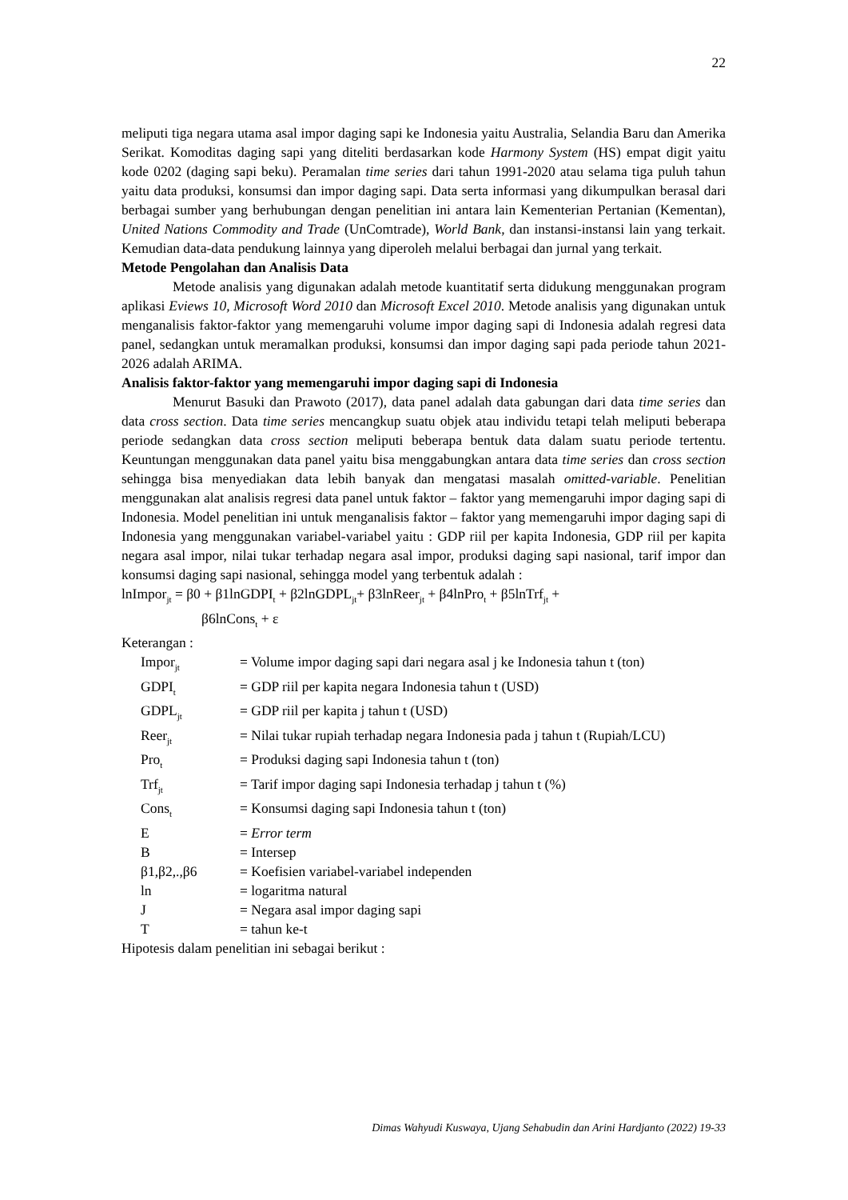22
meliputi tiga negara utama asal impor daging sapi ke Indonesia yaitu Australia, Selandia Baru dan Amerika Serikat. Komoditas daging sapi yang diteliti berdasarkan kode Harmony System (HS) empat digit yaitu kode 0202 (daging sapi beku). Peramalan time series dari tahun 1991-2020 atau selama tiga puluh tahun yaitu data produksi, konsumsi dan impor daging sapi. Data serta informasi yang dikumpulkan berasal dari berbagai sumber yang berhubungan dengan penelitian ini antara lain Kementerian Pertanian (Kementan), United Nations Commodity and Trade (UnComtrade), World Bank, dan instansi-instansi lain yang terkait. Kemudian data-data pendukung lainnya yang diperoleh melalui berbagai dan jurnal yang terkait.
Metode Pengolahan dan Analisis Data
Metode analisis yang digunakan adalah metode kuantitatif serta didukung menggunakan program aplikasi Eviews 10, Microsoft Word 2010 dan Microsoft Excel 2010. Metode analisis yang digunakan untuk menganalisis faktor-faktor yang memengaruhi volume impor daging sapi di Indonesia adalah regresi data panel, sedangkan untuk meramalkan produksi, konsumsi dan impor daging sapi pada periode tahun 2021-2026 adalah ARIMA.
Analisis faktor-faktor yang memengaruhi impor daging sapi di Indonesia
Menurut Basuki dan Prawoto (2017), data panel adalah data gabungan dari data time series dan data cross section. Data time series mencangkup suatu objek atau individu tetapi telah meliputi beberapa periode sedangkan data cross section meliputi beberapa bentuk data dalam suatu periode tertentu. Keuntungan menggunakan data panel yaitu bisa menggabungkan antara data time series dan cross section sehingga bisa menyediakan data lebih banyak dan mengatasi masalah omitted-variable. Penelitian menggunakan alat analisis regresi data panel untuk faktor – faktor yang memengaruhi impor daging sapi di Indonesia. Model penelitian ini untuk menganalisis faktor – faktor yang memengaruhi impor daging sapi di Indonesia yang menggunakan variabel-variabel yaitu : GDP riil per kapita Indonesia, GDP riil per kapita negara asal impor, nilai tukar terhadap negara asal impor, produksi daging sapi nasional, tarif impor dan konsumsi daging sapi nasional, sehingga model yang terbentuk adalah :
lnImpor<sub>jt</sub> = β0 + β1lnGDPI<sub>t</sub> + β2lnGDPL<sub>jt</sub>+ β3lnReer<sub>jt</sub> + β4lnPro<sub>t</sub> + β5lnTrf<sub>jt</sub> +
β6lnCons<sub>t</sub> + ε
Keterangan :
| Impor<sub>jt</sub> | = Volume impor daging sapi dari negara asal j ke Indonesia tahun t (ton) |
| GDPI<sub>t</sub> | = GDP riil per kapita negara Indonesia tahun t (USD) |
| GDPL<sub>jt</sub> | = GDP riil per kapita j tahun t (USD) |
| Reer<sub>jt</sub> | = Nilai tukar rupiah terhadap negara Indonesia pada j tahun t (Rupiah/LCU) |
| Pro<sub>t</sub> | = Produksi daging sapi Indonesia tahun t (ton) |
| Trf<sub>jt</sub> | = Tarif impor daging sapi Indonesia terhadap j tahun t (%) |
| Cons<sub>t</sub> | = Konsumsi daging sapi Indonesia tahun t (ton) |
| Ε | = Error term |
| Β | = Intersep |
| β1,β2,.,β6 | = Koefisien variabel-variabel independen |
| ln | = logaritma natural |
| J | = Negara asal impor daging sapi |
| T | = tahun ke-t |
Hipotesis dalam penelitian ini sebagai berikut :
Dimas Wahyudi Kuswaya, Ujang Sehabudin dan Arini Hardjanto (2022) 19-33